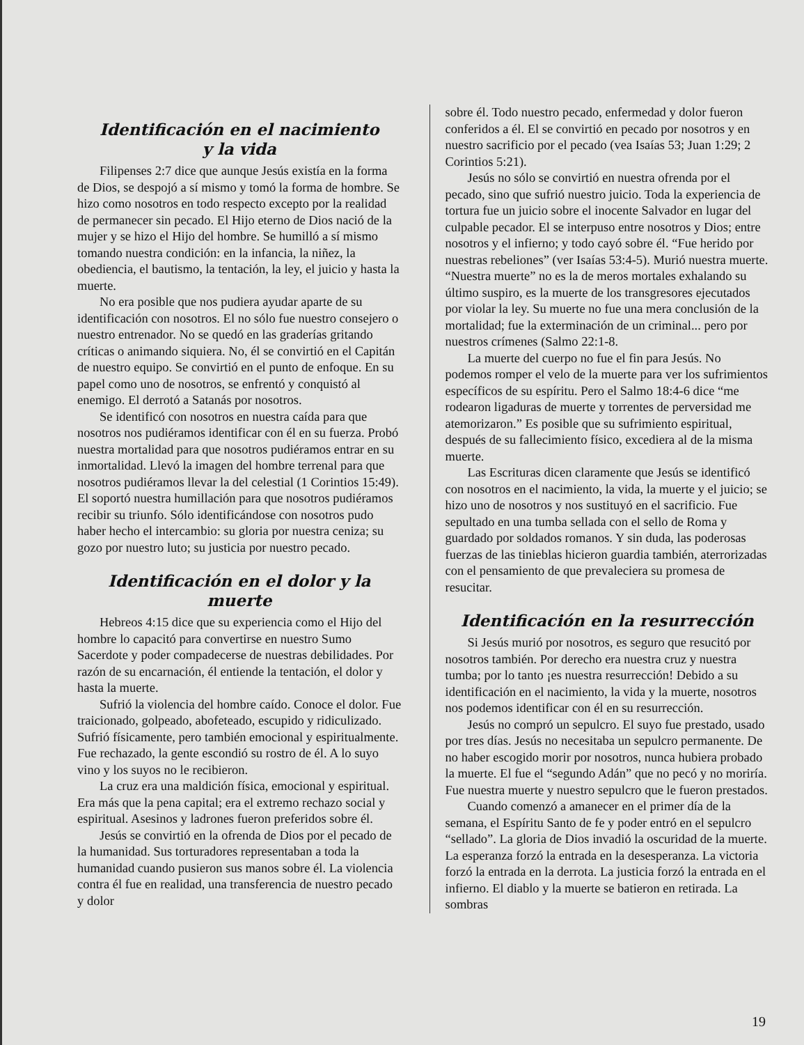Identificación en el nacimiento
y la vida
Filipenses 2:7 dice que aunque Jesús existía en la forma de Dios, se despojó a sí mismo y tomó la forma de hombre. Se hizo como nosotros en todo respecto excepto por la realidad de permanecer sin pecado. El Hijo eterno de Dios nació de la mujer y se hizo el Hijo del hombre. Se humilló a sí mismo tomando nuestra condición: en la infancia, la niñez, la obediencia, el bautismo, la tentación, la ley, el juicio y hasta la muerte.
No era posible que nos pudiera ayudar aparte de su identificación con nosotros. El no sólo fue nuestro consejero o nuestro entrenador. No se quedó en las graderías gritando críticas o animando siquiera. No, él se convirtió en el Capitán de nuestro equipo. Se convirtió en el punto de enfoque. En su papel como uno de nosotros, se enfrentó y conquistó al enemigo. El derrotó a Satanás por nosotros.
Se identificó con nosotros en nuestra caída para que nosotros nos pudiéramos identificar con él en su fuerza. Probó nuestra mortalidad para que nosotros pudiéramos entrar en su inmortalidad. Llevó la imagen del hombre terrenal para que nosotros pudiéramos llevar la del celestial (1 Corintios 15:49). El soportó nuestra humillación para que nosotros pudiéramos recibir su triunfo. Sólo identificándose con nosotros pudo haber hecho el intercambio: su gloria por nuestra ceniza; su gozo por nuestro luto; su justicia por nuestro pecado.
Identificación en el dolor y la muerte
Hebreos 4:15 dice que su experiencia como el Hijo del hombre lo capacitó para convertirse en nuestro Sumo Sacerdote y poder compadecerse de nuestras debilidades. Por razón de su encarnación, él entiende la tentación, el dolor y hasta la muerte.
Sufrió la violencia del hombre caído. Conoce el dolor. Fue traicionado, golpeado, abofeteado, escupido y ridiculizado. Sufrió físicamente, pero también emocional y espiritualmente. Fue rechazado, la gente escondió su rostro de él. A lo suyo vino y los suyos no le recibieron.
La cruz era una maldición física, emocional y espiritual. Era más que la pena capital; era el extremo rechazo social y espiritual. Asesinos y ladrones fueron preferidos sobre él.
Jesús se convirtió en la ofrenda de Dios por el pecado de la humanidad. Sus torturadores representaban a toda la humanidad cuando pusieron sus manos sobre él. La violencia contra él fue en realidad, una transferencia de nuestro pecado y dolor
sobre él. Todo nuestro pecado, enfermedad y dolor fueron conferidos a él. El se convirtió en pecado por nosotros y en nuestro sacrificio por el pecado (vea Isaías 53; Juan 1:29; 2 Corintios 5:21).
Jesús no sólo se convirtió en nuestra ofrenda por el pecado, sino que sufrió nuestro juicio. Toda la experiencia de tortura fue un juicio sobre el inocente Salvador en lugar del culpable pecador. El se interpuso entre nosotros y Dios; entre nosotros y el infierno; y todo cayó sobre él. “Fue herido por nuestras rebeliones” (ver Isaías 53:4-5). Murió nuestra muerte. “Nuestra muerte” no es la de meros mortales exhalando su último suspiro, es la muerte de los transgresores ejecutados por violar la ley. Su muerte no fue una mera conclusión de la mortalidad; fue la exterminación de un criminal... pero por nuestros crímenes (Salmo 22:1-8.
La muerte del cuerpo no fue el fin para Jesús. No podemos romper el velo de la muerte para ver los sufrimientos específicos de su espíritu. Pero el Salmo 18:4-6 dice “me rodearon ligaduras de muerte y torrentes de perversidad me atemorizaron.” Es posible que su sufrimiento espiritual, después de su fallecimiento físico, excediera al de la misma muerte.
Las Escrituras dicen claramente que Jesús se identificó con nosotros en el nacimiento, la vida, la muerte y el juicio; se hizo uno de nosotros y nos sustituyó en el sacrificio. Fue sepultado en una tumba sellada con el sello de Roma y guardado por soldados romanos. Y sin duda, las poderosas fuerzas de las tinieblas hicieron guardia también, aterrorizadas con el pensamiento de que prevaleciera su promesa de resucitar.
Identificación en la resurrección
Si Jesús murió por nosotros, es seguro que resucitó por nosotros también. Por derecho era nuestra cruz y nuestra tumba; por lo tanto ¡es nuestra resurrección! Debido a su identificación en el nacimiento, la vida y la muerte, nosotros nos podemos identificar con él en su resurrección.
Jesús no compró un sepulcro. El suyo fue prestado, usado por tres días. Jesús no necesitaba un sepulcro permanente. De no haber escogido morir por nosotros, nunca hubiera probado la muerte. El fue el “segundo Adán” que no pecó y no moriría. Fue nuestra muerte y nuestro sepulcro que le fueron prestados.
Cuando comenzó a amanecer en el primer día de la semana, el Espíritu Santo de fe y poder entró en el sepulcro “sellado”. La gloria de Dios invadió la oscuridad de la muerte. La esperanza forzó la entrada en la desesperanza. La victoria forzó la entrada en la derrota. La justicia forzó la entrada en el infierno. El diablo y la muerte se batieron en retirada. La sombras
19